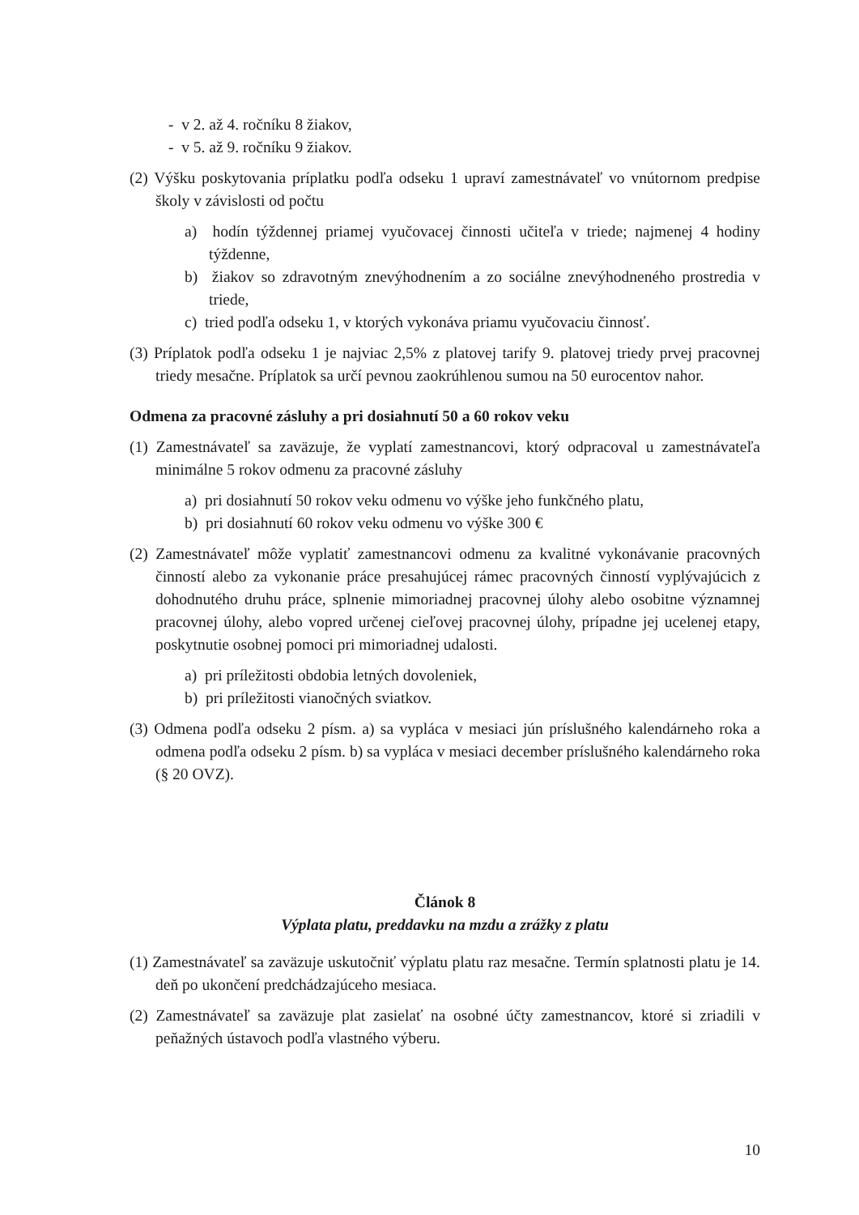- v 2. až 4. ročníku 8 žiakov,
- v 5. až 9. ročníku 9 žiakov.
(2) Výšku poskytovania príplatku podľa odseku 1 upraví zamestnávateľ vo vnútornom predpise školy v závislosti od počtu
a) hodín týždennej priamej vyučovacej činnosti učiteľa v triede; najmenej 4 hodiny týždenne,
b) žiakov so zdravotným znevýhodnením a zo sociálne znevýhodneného prostredia v triede,
c) tried podľa odseku 1, v ktorých vykonáva priamu vyučovaciu činnosť.
(3) Príplatok podľa odseku 1 je najviac 2,5% z platovej tarify 9. platovej triedy prvej pracovnej triedy mesačne. Príplatok sa určí pevnou zaokrúhlenou sumou na 50 eurocentov nahor.
Odmena za pracovné zásluhy a pri dosiahnutí 50 a 60 rokov veku
(1) Zamestnávateľ sa zaväzuje, že vyplatí zamestnancovi, ktorý odpracoval u zamestnávateľa minimálne 5 rokov odmenu za pracovné zásluhy
a) pri dosiahnutí 50 rokov veku odmenu vo výške jeho funkčného platu,
b) pri dosiahnutí 60 rokov veku odmenu vo výške 300 €
(2) Zamestnávateľ môže vyplatiť zamestnancovi odmenu za kvalitné vykonávanie pracovných činností alebo za vykonanie práce presahujúcej rámec pracovných činností vyplývajúcich z dohodnutého druhu práce, splnenie mimoriadnej pracovnej úlohy alebo osobitne významnej pracovnej úlohy, alebo vopred určenej cieľovej pracovnej úlohy, prípadne jej ucelenej etapy, poskytnutie osobnej pomoci pri mimoriadnej udalosti.
a) pri príležitosti obdobia letných dovoleniek,
b) pri príležitosti vianočných sviatkov.
(3) Odmena podľa odseku 2 písm. a) sa vypláca v mesiaci jún príslušného kalendárneho roka a odmena podľa odseku 2 písm. b) sa vypláca v mesiaci december príslušného kalendárneho roka (§ 20 OVZ).
Článok 8
Výplata platu, preddavku na mzdu a zrážky z platu
(1) Zamestnávateľ sa zaväzuje uskutočniť výplatu platu raz mesačne. Termín splatnosti platu je 14. deň po ukončení predchádzajúceho mesiaca.
(2) Zamestnávateľ sa zaväzuje plat zasielať na osobné účty zamestnancov, ktoré si zriadili v peňažných ústavoch podľa vlastného výberu.
10